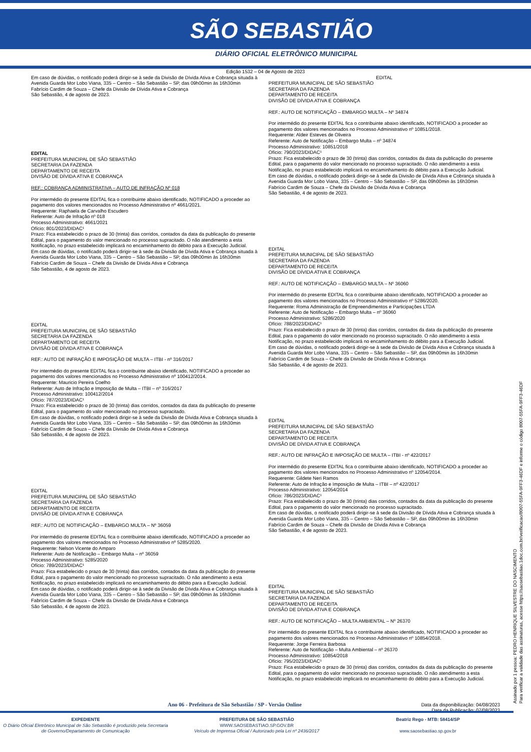SÃO SEBASTIÃO
DIÁRIO OFICIAL ELETRÔNICO MUNICIPAL
Edição 1532 – 04 de Agosto de 2023
Em caso de dúvidas, o notificado poderá dirigir-se à sede da Divisão de Dívida Ativa e Cobrança situada à Avenida Guarda Mor Lobo Viana, 335 – Centro – São Sebastião – SP, das 09h00min às 16h30min
Fabrício Cardim de Souza – Chefe da Divisão de Dívida Ativa e Cobrança
São Sebastião, 4 de agosto de 2023.
EDITAL
PREFEITURA MUNICIPAL DE SÃO SEBASTIÃO
SECRETARIA DA FAZENDA
DEPARTAMENTO DE RECEITA
DIVISÃO DE DÍVIDA ATIVA E COBRANÇA
REF.: COBRANÇA ADMINISTRATIVA – AUTO DE INFRAÇÃO Nº 018
Por intermédio do presente EDITAL fica o contribuinte abaixo identificado, NOTIFICADO a proceder ao pagamento dos valores mencionados no Processo Administrativo nº 4661/2021.
Requerente: Raphaela de Carvalho Escudero
Referente: Auto de Infração nº 018
Processo Administrativo: 4661/2021
Ofício: 801/2023/DIDAC¹
Prazo: Fica estabelecido o prazo de 30 (trinta) dias corridos, contados da data da publicação do presente Edital, para o pagamento do valor mencionado no processo supracitado. O não atendimento a esta Notificação, no prazo estabelecido implicará no encaminhamento do débito para a Execução Judicial.
Em caso de dúvidas, o notificado poderá dirigir-se à sede da Divisão de Dívida Ativa e Cobrança situada à Avenida Guarda Mor Lobo Viana, 335 – Centro – São Sebastião – SP, das 09h00min às 16h30min
Fabrício Cardim de Souza – Chefe da Divisão de Dívida Ativa e Cobrança
São Sebastião, 4 de agosto de 2023.
EDITAL
PREFEITURA MUNICIPAL DE SÃO SEBASTIÃO
SECRETARIA DA FAZENDA
DEPARTAMENTO DE RECEITA
DIVISÃO DE DÍVIDA ATIVA E COBRANÇA
REF.: AUTO DE INFRAÇÃO E IMPOSIÇÃO DE MULTA – ITBI - nº 316/2017
Por intermédio do presente EDITAL fica o contribuinte abaixo identificado, NOTIFICADO a proceder ao pagamento dos valores mencionados no Processo Administrativo nº 100412/2014.
Requerente: Mauricio Pereira Coelho
Referente: Auto de Infração e Imposição de Multa – ITBI – nº 316/2017
Processo Administrativo: 100412/2014
Ofício: 787/2023/DIDAC¹
Prazo: Fica estabelecido o prazo de 30 (trinta) dias corridos, contados da data da publicação do presente Edital, para o pagamento do valor mencionado no processo supracitado.
Em caso de dúvidas, o notificado poderá dirigir-se à sede da Divisão de Dívida Ativa e Cobrança situada à Avenida Guarda Mor Lobo Viana, 335 – Centro – São Sebastião – SP, das 09h00min às 16h30min
Fabrício Cardim de Souza – Chefe da Divisão de Dívida Ativa e Cobrança
São Sebastião, 4 de agosto de 2023.
EDITAL
PREFEITURA MUNICIPAL DE SÃO SEBASTIÃO
SECRETARIA DA FAZENDA
DEPARTAMENTO DE RECEITA
DIVISÃO DE DÍVIDA ATIVA E COBRANÇA
REF.: AUTO DE NOTIFICAÇÃO – EMBARGO MULTA – Nº 36059
Por intermédio do presente EDITAL fica o contribuinte abaixo identificado, NOTIFICADO a proceder ao pagamento dos valores mencionados no Processo Administrativo nº 5285/2020.
Requerente: Nelson Vicente do Amparo
Referente: Auto de Notificação – Embargo Multa – nº 36059
Processo Administrativo: 5285/2020
Ofício: 789/2023/DIDAC¹
Prazo: Fica estabelecido o prazo de 30 (trinta) dias corridos, contados da data da publicação do presente Edital, para o pagamento do valor mencionado no processo supracitado. O não atendimento a esta Notificação, no prazo estabelecido implicará no encaminhamento do débito para a Execução Judicial.
Em caso de dúvidas, o notificado poderá dirigir-se à sede da Divisão de Dívida Ativa e Cobrança situada à Avenida Guarda Mor Lobo Viana, 335 – Centro – São Sebastião – SP, das 09h00min às 16h30min
Fabrício Cardim de Souza – Chefe da Divisão de Dívida Ativa e Cobrança
São Sebastião, 4 de agosto de 2023.
EDITAL
PREFEITURA MUNICIPAL DE SÃO SEBASTIÃO
SECRETARIA DA FAZENDA
DEPARTAMENTO DE RECEITA
DIVISÃO DE DÍVIDA ATIVA E COBRANÇA
REF.: AUTO DE NOTIFICAÇÃO – EMBARGO MULTA – Nº 34874
Por intermédio do presente EDITAL fica o contribuinte abaixo identificado, NOTIFICADO a proceder ao pagamento dos valores mencionados no Processo Administrativo nº 10851/2018.
Requerente: Aldeir Esteves de Oliveira
Referente: Auto de Notificação – Embargo Multa – nº 34874
Processo Administrativo: 10851/2018
Ofício: 790/2023/DIDAC¹
Prazo: Fica estabelecido o prazo de 30 (trinta) dias corridos, contados da data da publicação do presente Edital, para o pagamento do valor mencionado no processo supracitado. O não atendimento a esta Notificação, no prazo estabelecido implicará no encaminhamento do débito para a Execução Judicial.
Em caso de dúvidas, o notificado poderá dirigir-se à sede da Divisão de Dívida Ativa e Cobrança situada à Avenida Guarda Mor Lobo Viana, 335 – Centro – São Sebastião – SP, das 09h00min às 16h30min
Fabrício Cardim de Souza – Chefe da Divisão de Dívida Ativa e Cobrança
São Sebastião, 4 de agosto de 2023.
EDITAL
PREFEITURA MUNICIPAL DE SÃO SEBASTIÃO
SECRETARIA DA FAZENDA
DEPARTAMENTO DE RECEITA
DIVISÃO DE DÍVIDA ATIVA E COBRANÇA
REF.: AUTO DE NOTIFICAÇÃO – EMBARGO MULTA – Nº 36060
Por intermédio do presente EDITAL fica o contribuinte abaixo identificado, NOTIFICADO a proceder ao pagamento dos valores mencionados no Processo Administrativo nº 5286/2020.
Requerente: Roma Administração de Empreendimentos e Participações LTDA
Referente: Auto de Notificação – Embargo Multa – nº 36060
Processo Administrativo: 5286/2020
Ofício: 788/2023/DIDAC¹
Prazo: Fica estabelecido o prazo de 30 (trinta) dias corridos, contados da data da publicação do presente Edital, para o pagamento do valor mencionado no processo supracitado. O não atendimento a esta Notificação, no prazo estabelecido implicará no encaminhamento do débito para a Execução Judicial.
Em caso de dúvidas, o notificado poderá dirigir-se à sede da Divisão de Dívida Ativa e Cobrança situada à Avenida Guarda Mor Lobo Viana, 335 – Centro – São Sebastião – SP, das 09h00min às 16h30min
Fabrício Cardim de Souza – Chefe da Divisão de Dívida Ativa e Cobrança
São Sebastião, 4 de agosto de 2023.
EDITAL
PREFEITURA MUNICIPAL DE SÃO SEBASTIÃO
SECRETARIA DA FAZENDA
DEPARTAMENTO DE RECEITA
DIVISÃO DE DÍVIDA ATIVA E COBRANÇA
REF.: AUTO DE INFRAÇÃO E IMPOSIÇÃO DE MULTA – ITBI - nº 422/2017
Por intermédio do presente EDITAL fica o contribuinte abaixo identificado, NOTIFICADO a proceder ao pagamento dos valores mencionados no Processo Administrativo nº 12054/2014.
Requerente: Gildete Neri Ramos
Referente: Auto de Infração e Imposição de Multa – ITBI – nº 422/2017
Processo Administrativo: 12054/2014
Ofício: 786/2023/DIDAC¹
Prazo: Fica estabelecido o prazo de 30 (trinta) dias corridos, contados da data da publicação do presente Edital, para o pagamento do valor mencionado no processo supracitado.
Em caso de dúvidas, o notificado poderá dirigir-se à sede da Divisão de Dívida Ativa e Cobrança situada à Avenida Guarda Mor Lobo Viana, 335 – Centro – São Sebastião – SP, das 09h00min às 16h30min
Fabrício Cardim de Souza – Chefe da Divisão de Dívida Ativa e Cobrança
São Sebastião, 4 de agosto de 2023.
EDITAL
PREFEITURA MUNICIPAL DE SÃO SEBASTIÃO
SECRETARIA DA FAZENDA
DEPARTAMENTO DE RECEITA
DIVISÃO DE DÍVIDA ATIVA E COBRANÇA
REF.: AUTO DE NOTIFICAÇÃO – MULTA AMBIENTAL – Nº 26370
Por intermédio do presente EDITAL fica o contribuinte abaixo identificado, NOTIFICADO a proceder ao pagamento dos valores mencionados no Processo Administrativo nº 10854/2018.
Requerente: Jorge Ferreira Barbosa
Referente: Auto de Notificação – Multa Ambiental – nº 26370
Processo Administrativo: 10854/2018
Ofício: 795/2023/DIDAC¹
Prazo: Fica estabelecido o prazo de 30 (trinta) dias corridos, contados da data da publicação do presente Edital, para o pagamento do valor mencionado no processo supracitado. O não atendimento a esta Notificação, no prazo estabelecido implicará no encaminhamento do débito para a Execução Judicial.
Data da disponibilização: 04/08/2023
Data da Publicação: 07/08/2023
Ano 06 - Prefeitura de São Sebastião / SP - Versão Online
EXPEDIENTE
O Diário Oficial Eletrônico Municipal de São Sebastião é produzido pela Secretaria de Governo/Departamento de Comunicação
PREFEITURA DE SÃO SEBASTIÃO
WWW.SAOSEBASTIAO.SP.GOV.BR
Veículo de Imprensa Oficial / Autorizado pela Lei nº 2436/2017
Beatriz Rego - MTB: 58414/SP
www.saosebastiao.sp.gov.br
Assinado por 1 pessoa: PEDRO HENRIQUE SILVESTRE DO NASCIMENTO
Para verificar a validade das assinaturas, acesse https://saosebastiao.1doc.com.br/verificacao/8007-55FA-9FF3-46DF e informe o código 8007-55FA-9FF3-46DF